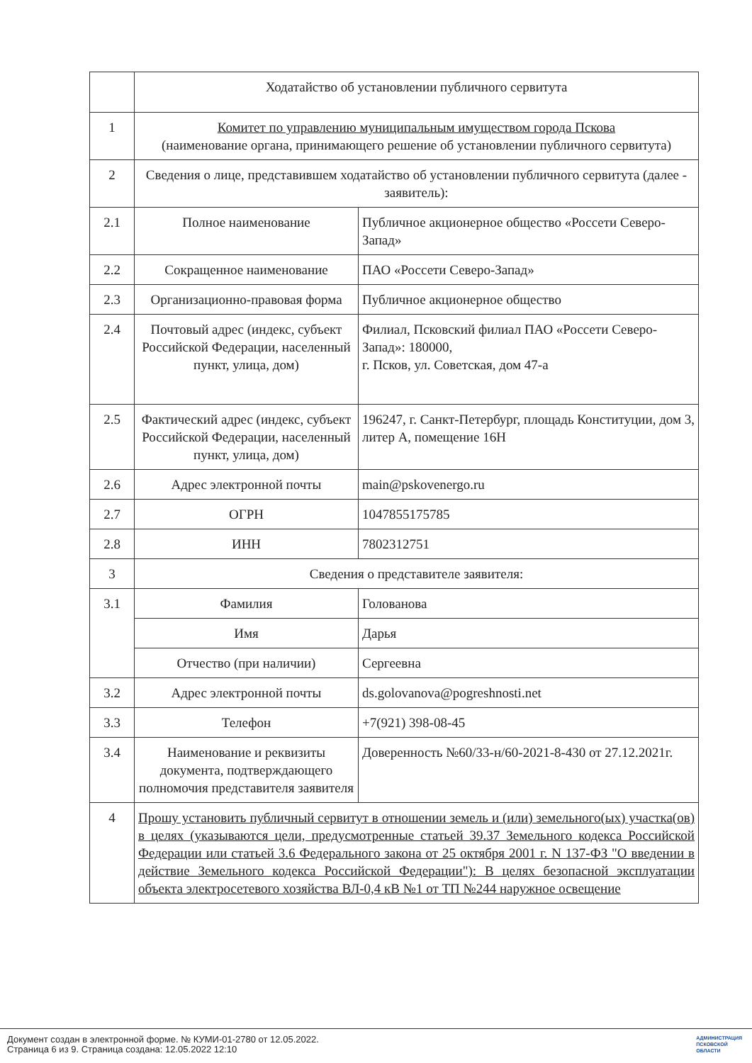| | Ходатайство об установлении публичного сервитута | |
| 1 | Комитет по управлению муниципальным имуществом города Пскова (наименование органа, принимающего решение об установлении публичного сервитута) | |
| 2 | Сведения о лице, представившем ходатайство об установлении публичного сервитута (далее - заявитель): | |
| 2.1 | Полное наименование | Публичное акционерное общество «Россети Северо-Запад» |
| 2.2 | Сокращенное наименование | ПАО «Россети Северо-Запад» |
| 2.3 | Организационно-правовая форма | Публичное акционерное общество |
| 2.4 | Почтовый адрес (индекс, субъект Российской Федерации, населенный пункт, улица, дом) | Филиал, Псковский филиал ПАО «Россети Северо-Запад»: 180000, г. Псков, ул. Советская, дом 47-а |
| 2.5 | Фактический адрес (индекс, субъект Российской Федерации, населенный пункт, улица, дом) | 196247, г. Санкт-Петербург, площадь Конституции, дом 3, литер А, помещение 16Н |
| 2.6 | Адрес электронной почты | main@pskovenergo.ru |
| 2.7 | ОГРН | 1047855175785 |
| 2.8 | ИНН | 7802312751 |
| 3 | Сведения о представителе заявителя: | |
| 3.1 | Фамилия | Голованова |
| | Имя | Дарья |
| | Отчество (при наличии) | Сергеевна |
| 3.2 | Адрес электронной почты | ds.golovanova@pogreshnosti.net |
| 3.3 | Телефон | +7(921) 398-08-45 |
| 3.4 | Наименование и реквизиты документа, подтверждающего полномочия представителя заявителя | Доверенность №60/33-н/60-2021-8-430 от 27.12.2021г. |
| 4 | Прошу установить публичный сервитут в отношении земель и (или) земельного(ых) участка(ов) в целях (указываются цели, предусмотренные статьей 39.37 Земельного кодекса Российской Федерации или статьей 3.6 Федерального закона от 25 октября 2001 г. N 137-ФЗ "О введении в действие Земельного кодекса Российской Федерации"): В целях безопасной эксплуатации объекта электросетевого хозяйства ВЛ-0,4 кВ №1 от ТП №244 наружное освещение | |
Документ создан в электронной форме. № КУМИ-01-2780 от 12.05.2022.
Страница 6 из 9. Страница создана: 12.05.2022 12:10
АДМИНИСТРАЦИЯ
ПСКОВСКОЙ
ОБЛАСТИ